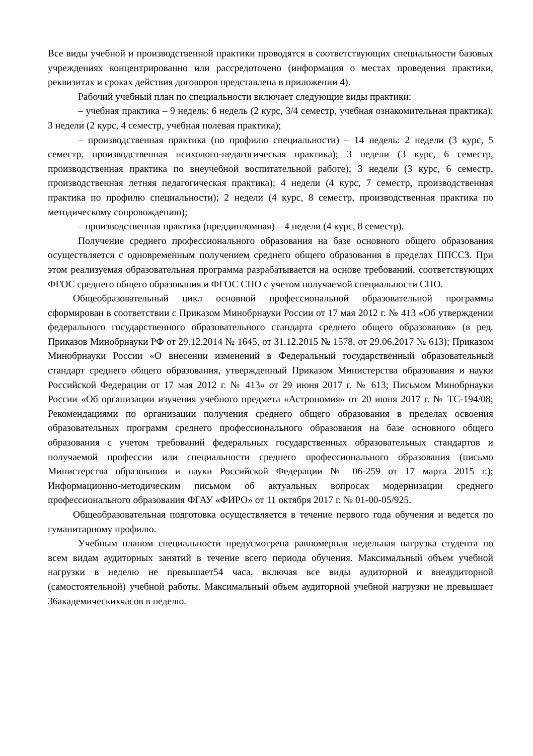Все виды учебной и производственной практики проводятся в соответствующих специальности базовых учреждениях концентрированно или рассредоточено (информация о местах проведения практики, реквизитах и сроках действия договоров представлена в приложении 4).
Рабочий учебный план по специальности включает следующие виды практики:
– учебная практика – 9 недель: 6 недель (2 курс, 3/4 семестр, учебная ознакомительная практика); 3 недели (2 курс, 4 семестр, учебная полевая практика);
– производственная практика (по профилю специальности) – 14 недель: 2 недели (3 курс, 5 семестр, производственная психолого-педагогическая практика); 3 недели (3 курс, 6 семестр, производственная практика по внеучебной воспитательной работе); 3 недели (3 курс, 6 семестр, производственная летняя педагогическая практика); 4 недели (4 курс, 7 семестр, производственная практика по профилю специальности); 2 недели (4 курс, 8 семестр, производственная практика по методическому сопровождению);
– производственная практика (преддипломная) – 4 недели (4 курс, 8 семестр).
Получение среднего профессионального образования на базе основного общего образования осуществляется с одновременным получением среднего общего образования в пределах ППССЗ. При этом реализуемая образовательная программа разрабатывается на основе требований, соответствующих ФГОС среднего общего образования и ФГОС СПО с учетом получаемой специальности СПО.
Общеобразовательный цикл основной профессиональной образовательной программы сформирован в соответствии с Приказом Минобрнауки России от 17 мая 2012 г. № 413 «Об утверждении федерального государственного образовательного стандарта среднего общего образования» (в ред. Приказов Минобрнауки РФ от 29.12.2014 № 1645, от 31.12.2015 № 1578, от 29.06.2017 № 613); Приказом Минобрнауки России «О внесении изменений в Федеральный государственный образовательный стандарт среднего общего образования, утвержденный Приказом Министерства образования и науки Российской Федерации от 17 мая 2012 г. № 413» от 29 июня 2017 г. № 613; Письмом Минобрнауки России «Об организации изучения учебного предмета «Астрономия» от 20 июня 2017 г. № ТС-194/08; Рекомендациями по организации получения среднего общего образования в пределах освоения образовательных программ среднего профессионального образования на базе основного общего образования с учетом требований федеральных государственных образовательных стандартов и получаемой профессии или специальности среднего профессионального образования (письмо Министерства образования и науки Российской Федерации № 06-259 от 17 марта 2015 г.); Информационно-методическим письмом об актуальных вопросах модернизации среднего профессионального образования ФГАУ «ФИРО» от 11 октября 2017 г. № 01-00-05/925.
Общеобразовательная подготовка осуществляется в течение первого года обучения и ведется по гуманитарному профилю.
Учебным планом специальности предусмотрена равномерная недельная нагрузка студента по всем видам аудиторных занятий в течение всего периода обучения. Максимальный объем учебной нагрузки в неделю не превышает54 часа, включая все виды аудиторной и внеаудиторной (самостоятельной) учебной работы. Максимальный объем аудиторной учебной нагрузки не превышает 36академическихчасов в неделю.